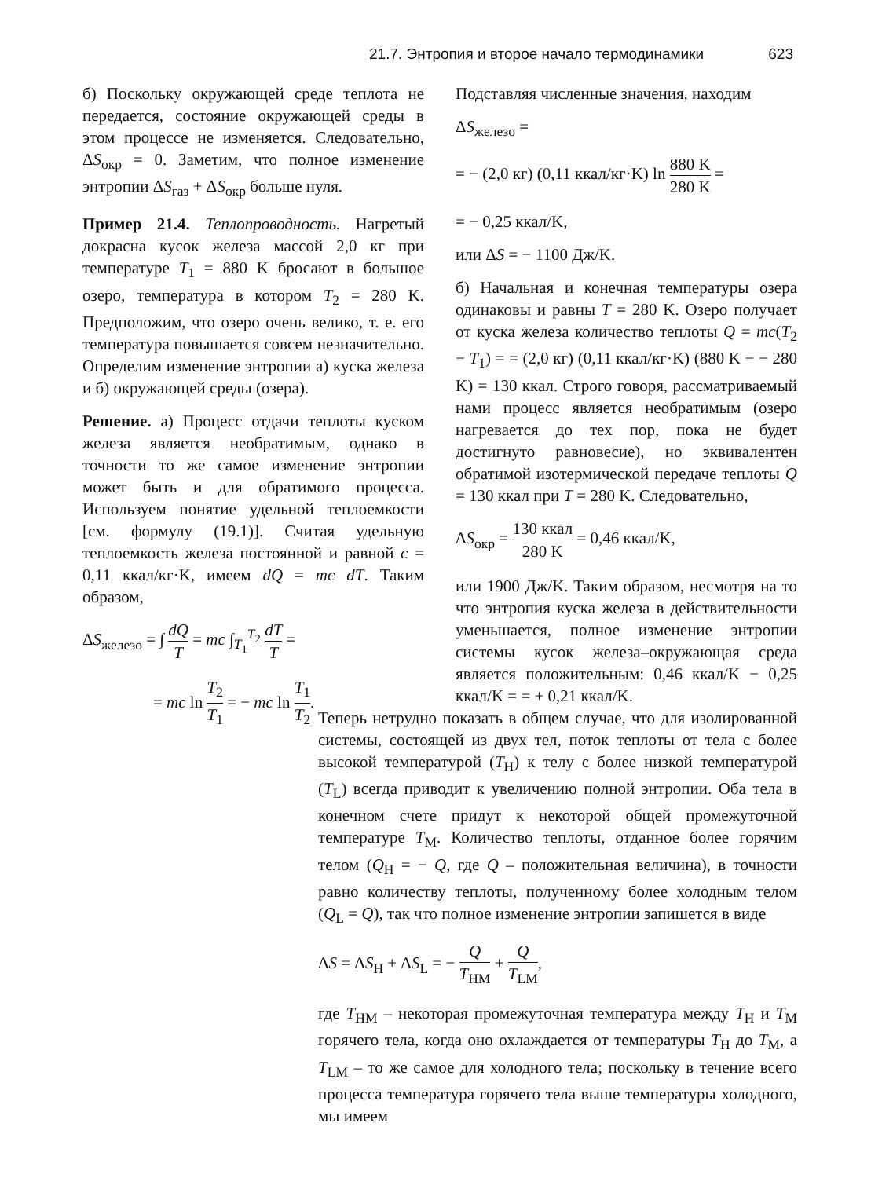21.7. Энтропия и второе начало термодинамики 623
б) Поскольку окружающей среде теплота не передается, состояние окружающей среды в этом процессе не изменяется. Следовательно, ΔS<sub>окр</sub> = 0. Заметим, что полное изменение энтропии ΔS<sub>газ</sub> + ΔS<sub>окр</sub> больше нуля.
Пример 21.4. Теплопроводность. Нагретый докрасна кусок железа массой 2,0 кг при температуре T<sub>1</sub> = 880 K бросают в большое озеро, температура в котором T<sub>2</sub> = 280 K. Предположим, что озеро очень велико, т. е. его температура повышается совсем незначительно. Определим изменение энтропии а) куска железа и б) окружающей среды (озера).
Решение. а) Процесс отдачи теплоты куском железа является необратимым, однако в точности то же самое изменение энтропии может быть и для обратимого процесса. Используем понятие удельной теплоемкости [см. формулу (19.1)]. Считая удельную теплоемкость железа постоянной и равной c = 0,11 ккал/кг·K, имеем dQ = mc dT. Таким образом,
ΔS<sub>железо</sub> = ∫ dQ T = mc ∫<sub>T<sub>1</sub></sub><sup>T<sub>2</sub></sup> dT T =
= mc ln T<sub>2</sub> T<sub>1</sub> = − mc ln T<sub>1</sub> T<sub>2</sub>.
Подставляя численные значения, находим
ΔS<sub>железо</sub> =
= − (2,0 кг) (0,11 ккал/кг·K) ln 880 K 280 K =
= − 0,25 ккал/K,
или ΔS = − 1100 Дж/K.
б) Начальная и конечная температуры озера одинаковы и равны T = 280 K. Озеро получает от куска железа количество теплоты Q = mc(T<sub>2</sub> − T<sub>1</sub>) = = (2,0 кг) (0,11 ккал/кг·K) (880 K − − 280 K) = 130 ккал. Строго говоря, рассматриваемый нами процесс является необратимым (озеро нагревается до тех пор, пока не будет достигнуто равновесие), но эквивалентен обратимой изотермической передаче теплоты Q = 130 ккал при T = 280 K. Следовательно,
ΔS<sub>окр</sub> = 130 ккал 280 K = 0,46 ккал/K,
или 1900 Дж/K. Таким образом, несмотря на то что энтропия куска железа в действительности уменьшается, полное изменение энтропии системы кусок железа–окружающая среда является положительным: 0,46 ккал/K − 0,25 ккал/K = = + 0,21 ккал/K.
Теперь нетрудно показать в общем случае, что для изолированной системы, состоящей из двух тел, поток теплоты от тела с более высокой температурой (T<sub>H</sub>) к телу с более низкой температурой (T<sub>L</sub>) всегда приводит к увеличению полной энтропии. Оба тела в конечном счете придут к некоторой общей промежуточной температуре T<sub>M</sub>. Количество теплоты, отданное более горячим телом (Q<sub>H</sub> = − Q, где Q – положительная величина), в точности равно количеству теплоты, полученному более холодным телом (Q<sub>L</sub> = Q), так что полное изменение энтропии запишется в виде
ΔS = ΔS<sub>H</sub> + ΔS<sub>L</sub> = − Q T<sub>HM</sub> + Q T<sub>LM</sub>,
где T<sub>HM</sub> – некоторая промежуточная температура между T<sub>H</sub> и T<sub>M</sub> горячего тела, когда оно охлаждается от температуры T<sub>H</sub> до T<sub>M</sub>, а T<sub>LM</sub> – то же самое для холодного тела; поскольку в течение всего процесса температура горячего тела выше температуры холодного, мы имеем